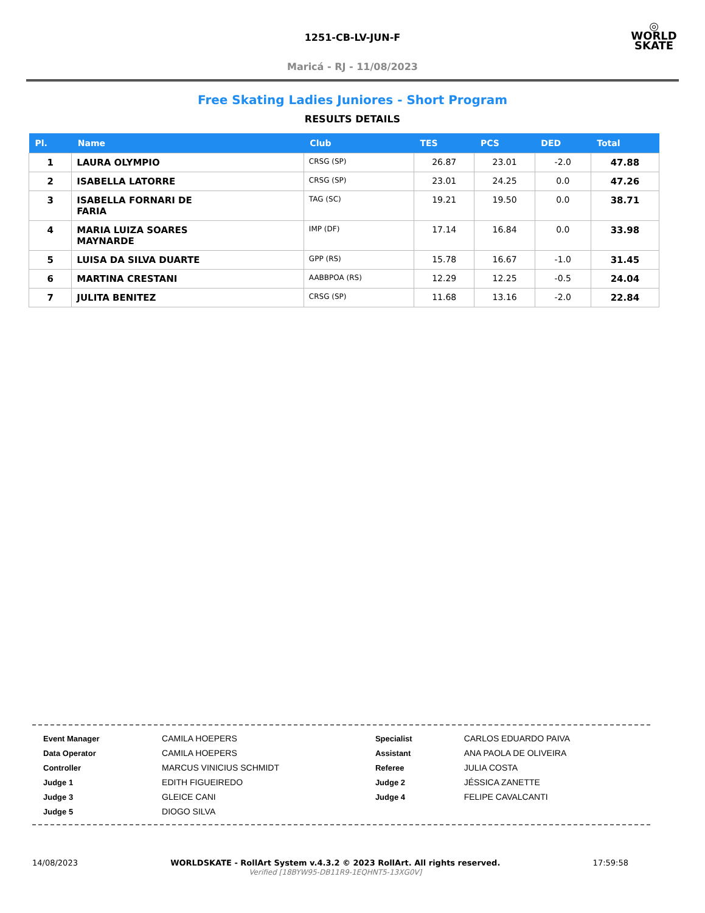1251-CB-LV-JUN-F
Maricá - RJ - 11/08/2023
◎
WORLD
SKATE
Free Skating Ladies Juniores - Short Program
RESULTS DETAILS
| Pl. | Name | Club | TES | PCS | DED | Total |
| --- | --- | --- | --- | --- | --- | --- |
| 1 | LAURA OLYMPIO | CRSG (SP) | 26.87 | 23.01 | -2.0 | 47.88 |
| 2 | ISABELLA LATORRE | CRSG (SP) | 23.01 | 24.25 | 0.0 | 47.26 |
| 3 | ISABELLA FORNARI DE FARIA | TAG (SC) | 19.21 | 19.50 | 0.0 | 38.71 |
| 4 | MARIA LUIZA SOARES MAYNARDE | IMP (DF) | 17.14 | 16.84 | 0.0 | 33.98 |
| 5 | LUISA DA SILVA DUARTE | GPP (RS) | 15.78 | 16.67 | -1.0 | 31.45 |
| 6 | MARTINA CRESTANI | AABBPOA (RS) | 12.29 | 12.25 | -0.5 | 24.04 |
| 7 | JULITA BENITEZ | CRSG (SP) | 11.68 | 13.16 | -2.0 | 22.84 |
| Event Manager | CAMILA HOEPERS | Specialist | CARLOS EDUARDO PAIVA |
| Data Operator | CAMILA HOEPERS | Assistant | ANA PAOLA DE OLIVEIRA |
| Controller | MARCUS VINICIUS SCHMIDT | Referee | JULIA COSTA |
| Judge 1 | EDITH FIGUEIREDO | Judge 2 | JÉSSICA ZANETTE |
| Judge 3 | GLEICE CANI | Judge 4 | FELIPE CAVALCANTI |
| Judge 5 | DIOGO SILVA | | |
14/08/2023 WORLDSKATE - RollArt System v.4.3.2 © 2023 RollArt. All rights reserved.
Verified [18BYW95-DB11R9-1EQHNT5-13XG0V] 17:59:58